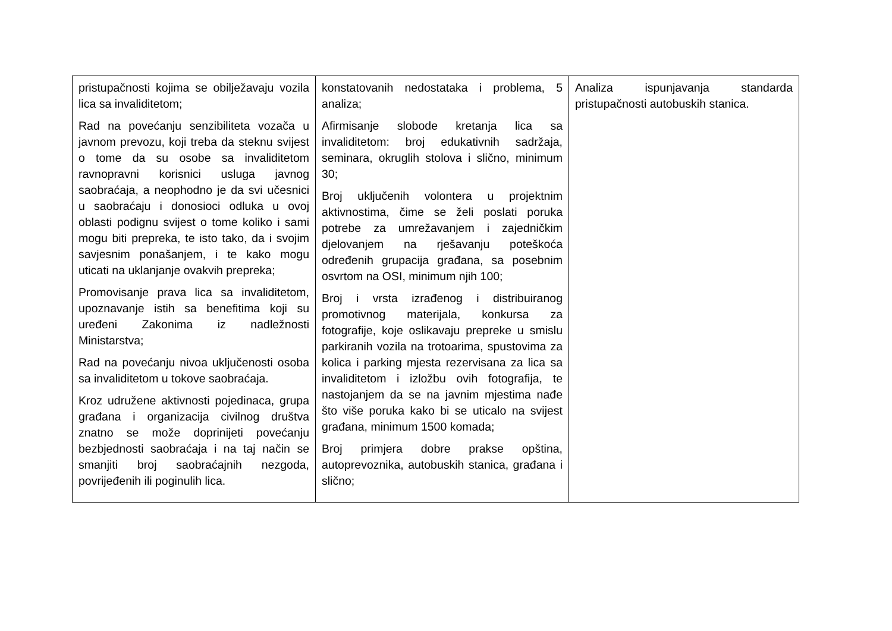| pristupačnosti kojima se obilježavaju vozila lica sa invaliditetom; Rad na povećanju senzibiliteta vozača u javnom prevozu, koji treba da steknu svijest o tome da su osobe sa invaliditetom ravnopravni korisnici usluga javnog saobraćaja, a neophodno je da svi učesnici u saobraćaju i donosioci odluka u ovoj oblasti podignu svijest o tome koliko i sami mogu biti prepreka, te isto tako, da i svojim savjesnim ponašanjem, i te kako mogu uticati na uklanjanje ovakvih prepreka; Promovisanje prava lica sa invaliditetom, upoznavanje istih sa benefitima koji su uređeni Zakonima iz nadležnosti Ministarstva; Rad na povećanju nivoa uključenosti osoba sa invaliditetom u tokove saobraćaja. Kroz udružene aktivnosti pojedinaca, grupa građana i organizacija civilnog društva znatno se može doprinijeti povećanju bezbjednosti saobraćaja i na taj način se smanjiti broj saobraćajnih nezgoda, povrijeđenih ili poginulih lica. | konstatovanih nedostataka i problema, 5 analiza; Afirmisanje slobode kretanja lica sa invaliditetom: broj edukativnih sadržaja, seminara, okruglih stolova i slično, minimum 30; Broj uključenih volontera u projektnim aktivnostima, čime se želi poslati poruka potrebe za umrežavanjem i zajedničkim djelovanjem na rješavanju poteškoća određenih grupacija građana, sa posebnim osvrtom na OSI, minimum njih 100; Broj i vrsta izrađenog i distribuiranog promotivnog materijala, konkursa za fotografije, koje oslikavaju prepreke u smislu parkiranih vozila na trotoarima, spustovima za kolica i parking mjesta rezervisana za lica sa invaliditetom i izložbu ovih fotografija, te nastojanjem da se na javnim mjestima nađe što više poruka kako bi se uticalo na svijest građana, minimum 1500 komada; Broj primjera dobre prakse opština, autoprevoznika, autobuskih stanica, građana i slično; | Analiza ispunjavanja standarda pristupačnosti autobuskih stanica. |